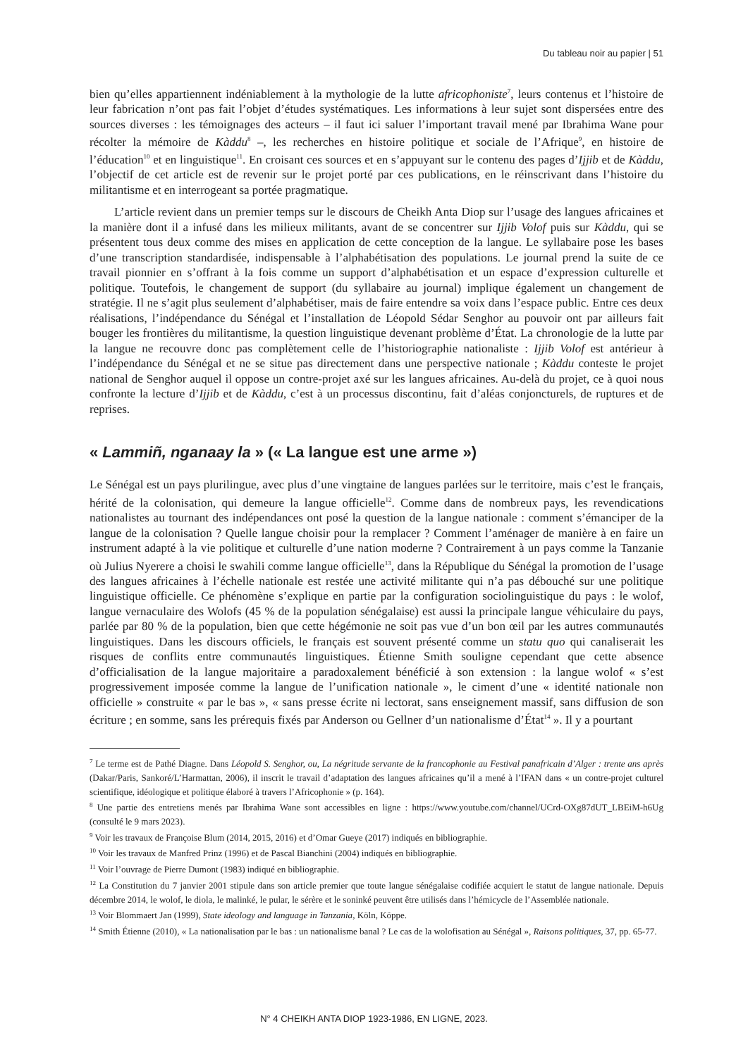Du tableau noir au papier | 51
bien qu’elles appartiennent indéniablement à la mythologie de la lutte africophoniste<sup>7</sup>, leurs contenus et l’histoire de leur fabrication n’ont pas fait l’objet d’études systématiques. Les informations à leur sujet sont dispersées entre des sources diverses : les témoignages des acteurs – il faut ici saluer l’important travail mené par Ibrahima Wane pour récolter la mémoire de Kàddu<sup>8</sup> –, les recherches en histoire politique et sociale de l’Afrique<sup>9</sup>, en histoire de l’éducation<sup>10</sup> et en linguistique<sup>11</sup>. En croisant ces sources et en s’appuyant sur le contenu des pages d’Ijjib et de Kàddu, l’objectif de cet article est de revenir sur le projet porté par ces publications, en le réinscrivant dans l’histoire du militantisme et en interrogeant sa portée pragmatique.
L’article revient dans un premier temps sur le discours de Cheikh Anta Diop sur l’usage des langues africaines et la manière dont il a infusé dans les milieux militants, avant de se concentrer sur Ijjib Volof puis sur Kàddu, qui se présentent tous deux comme des mises en application de cette conception de la langue. Le syllabaire pose les bases d’une transcription standardisée, indispensable à l’alphabétisation des populations. Le journal prend la suite de ce travail pionnier en s’offrant à la fois comme un support d’alphabétisation et un espace d’expression culturelle et politique. Toutefois, le changement de support (du syllabaire au journal) implique également un changement de stratégie. Il ne s’agit plus seulement d’alphabétiser, mais de faire entendre sa voix dans l’espace public. Entre ces deux réalisations, l’indépendance du Sénégal et l’installation de Léopold Sédar Senghor au pouvoir ont par ailleurs fait bouger les frontières du militantisme, la question linguistique devenant problème d’État. La chronologie de la lutte par la langue ne recouvre donc pas complètement celle de l’historiographie nationaliste : Ijjib Volof est antérieur à l’indépendance du Sénégal et ne se situe pas directement dans une perspective nationale ; Kàddu conteste le projet national de Senghor auquel il oppose un contre-projet axé sur les langues africaines. Au-delà du projet, ce à quoi nous confronte la lecture d’Ijjib et de Kàddu, c’est à un processus discontinu, fait d’aléas conjoncturels, de ruptures et de reprises.
« Lammiñ, nganaay la » (« La langue est une arme »)
Le Sénégal est un pays plurilingue, avec plus d’une vingtaine de langues parlées sur le territoire, mais c’est le français, hérité de la colonisation, qui demeure la langue officielle<sup>12</sup>. Comme dans de nombreux pays, les revendications nationalistes au tournant des indépendances ont posé la question de la langue nationale : comment s’émanciper de la langue de la colonisation ? Quelle langue choisir pour la remplacer ? Comment l’aménager de manière à en faire un instrument adapté à la vie politique et culturelle d’une nation moderne ? Contrairement à un pays comme la Tanzanie où Julius Nyerere a choisi le swahili comme langue officielle<sup>13</sup>, dans la République du Sénégal la promotion de l’usage des langues africaines à l’échelle nationale est restée une activité militante qui n’a pas débouché sur une politique linguistique officielle. Ce phénomène s’explique en partie par la configuration sociolinguistique du pays : le wolof, langue vernaculaire des Wolofs (45 % de la population sénégalaise) est aussi la principale langue véhiculaire du pays, parlée par 80 % de la population, bien que cette hégémonie ne soit pas vue d’un bon œil par les autres communautés linguistiques. Dans les discours officiels, le français est souvent présenté comme un statu quo qui canaliserait les risques de conflits entre communautés linguistiques. Étienne Smith souligne cependant que cette absence d’officialisation de la langue majoritaire a paradoxalement bénéficié à son extension : la langue wolof « s’est progressivement imposée comme la langue de l’unification nationale », le ciment d’une « identité nationale non officielle » construite « par le bas », « sans presse écrite ni lectorat, sans enseignement massif, sans diffusion de son écriture ; en somme, sans les prérequis fixés par Anderson ou Gellner d’un nationalisme d’État<sup>14</sup> ». Il y a pourtant
<sup>7</sup> Le terme est de Pathé Diagne. Dans Léopold S. Senghor, ou, La négritude servante de la francophonie au Festival panafricain d’Alger : trente ans après (Dakar/Paris, Sankoré/L’Harmattan, 2006), il inscrit le travail d’adaptation des langues africaines qu’il a mené à l’IFAN dans « un contre-projet culturel scientifique, idéologique et politique élaboré à travers l’Africophonie » (p. 164).
<sup>8</sup> Une partie des entretiens menés par Ibrahima Wane sont accessibles en ligne : https://www.youtube.com/channel/UCrd-OXg87dUT_LBEiM-h6Ug (consulté le 9 mars 2023).
<sup>9</sup> Voir les travaux de Françoise Blum (2014, 2015, 2016) et d’Omar Gueye (2017) indiqués en bibliographie.
<sup>10</sup> Voir les travaux de Manfred Prinz (1996) et de Pascal Bianchini (2004) indiqués en bibliographie.
<sup>11</sup> Voir l’ouvrage de Pierre Dumont (1983) indiqué en bibliographie.
<sup>12</sup> La Constitution du 7 janvier 2001 stipule dans son article premier que toute langue sénégalaise codifiée acquiert le statut de langue nationale. Depuis décembre 2014, le wolof, le diola, le malinké, le pular, le sérère et le soninké peuvent être utilisés dans l’hémicycle de l’Assemblée nationale.
<sup>13</sup> Voir Blommaert Jan (1999), State ideology and language in Tanzania, Köln, Köppe.
<sup>14</sup> Smith Étienne (2010), « La nationalisation par le bas : un nationalisme banal ? Le cas de la wolofisation au Sénégal », Raisons politiques, 37, pp. 65-77.
N° 4 CHEIKH ANTA DIOP 1923-1986, EN LIGNE, 2023.